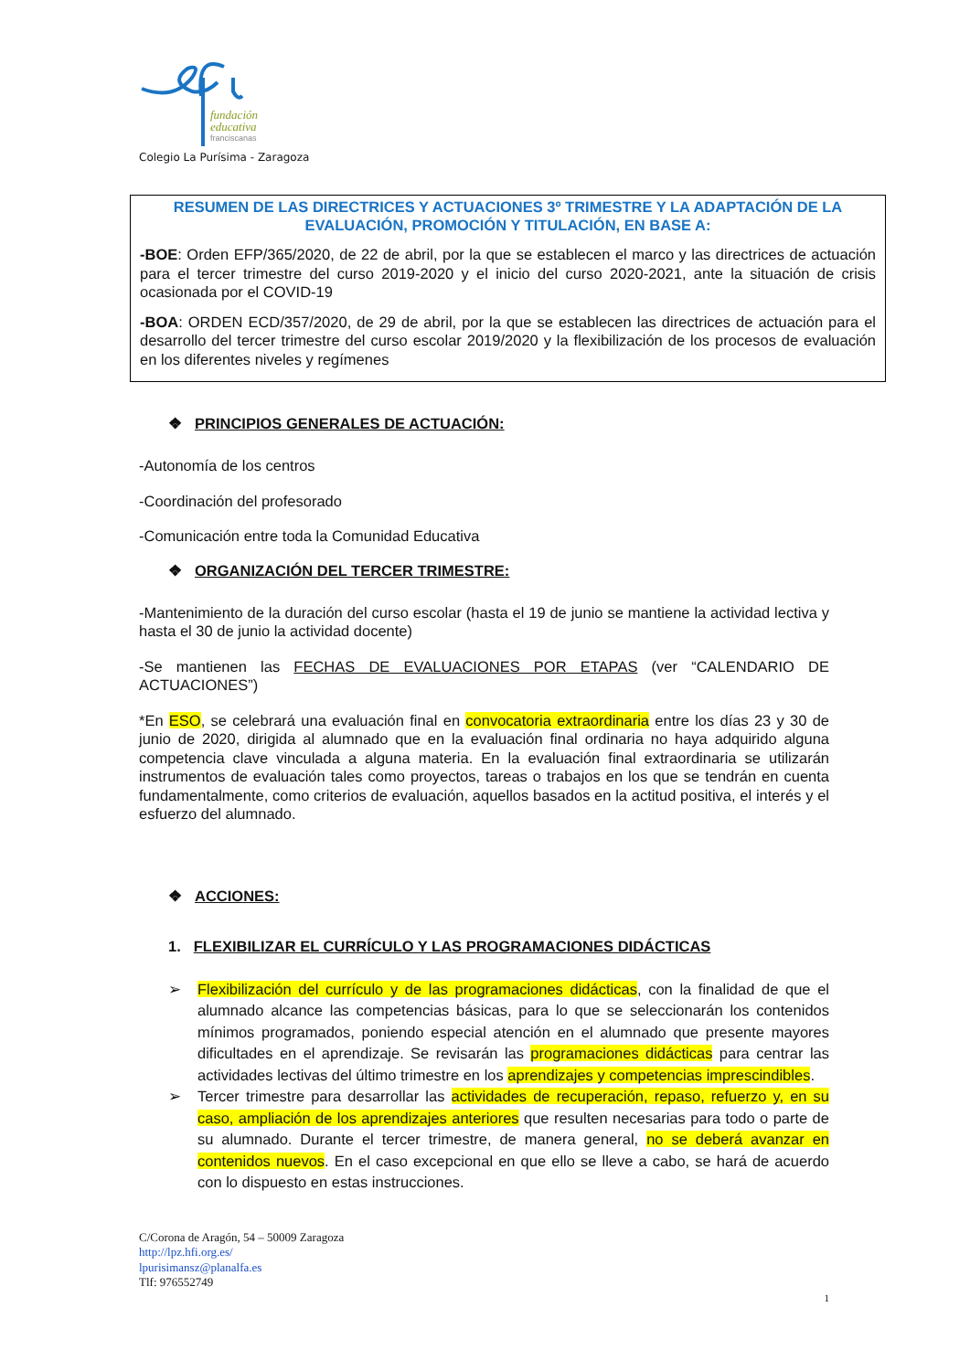fundación
educativa
franciscanas
Colegio La Purísima - Zaragoza
RESUMEN DE LAS DIRECTRICES Y ACTUACIONES 3º TRIMESTRE Y LA ADAPTACIÓN DE LA EVALUACIÓN, PROMOCIÓN Y TITULACIÓN, EN BASE A:
-BOE: Orden EFP/365/2020, de 22 de abril, por la que se establecen el marco y las directrices de actuación para el tercer trimestre del curso 2019-2020 y el inicio del curso 2020-2021, ante la situación de crisis ocasionada por el COVID-19
-BOA: ORDEN ECD/357/2020, de 29 de abril, por la que se establecen las directrices de actuación para el desarrollo del tercer trimestre del curso escolar 2019/2020 y la flexibilización de los procesos de evaluación en los diferentes niveles y regímenes
❖ PRINCIPIOS GENERALES DE ACTUACIÓN:
-Autonomía de los centros
-Coordinación del profesorado
-Comunicación entre toda la Comunidad Educativa
❖ ORGANIZACIÓN DEL TERCER TRIMESTRE:
-Mantenimiento de la duración del curso escolar (hasta el 19 de junio se mantiene la actividad lectiva y hasta el 30 de junio la actividad docente)
-Se mantienen las FECHAS DE EVALUACIONES POR ETAPAS (ver “CALENDARIO DE ACTUACIONES”)
*En ESO, se celebrará una evaluación final en convocatoria extraordinaria entre los días 23 y 30 de junio de 2020, dirigida al alumnado que en la evaluación final ordinaria no haya adquirido alguna competencia clave vinculada a alguna materia. En la evaluación final extraordinaria se utilizarán instrumentos de evaluación tales como proyectos, tareas o trabajos en los que se tendrán en cuenta fundamentalmente, como criterios de evaluación, aquellos basados en la actitud positiva, el interés y el esfuerzo del alumnado.
❖ ACCIONES:
1. FLEXIBILIZAR EL CURRÍCULO Y LAS PROGRAMACIONES DIDÁCTICAS
➢ Flexibilización del currículo y de las programaciones didácticas, con la finalidad de que el alumnado alcance las competencias básicas, para lo que se seleccionarán los contenidos mínimos programados, poniendo especial atención en el alumnado que presente mayores dificultades en el aprendizaje. Se revisarán las programaciones didácticas para centrar las actividades lectivas del último trimestre en los aprendizajes y competencias imprescindibles.
➢ Tercer trimestre para desarrollar las actividades de recuperación, repaso, refuerzo y, en su caso, ampliación de los aprendizajes anteriores que resulten necesarias para todo o parte de su alumnado. Durante el tercer trimestre, de manera general, no se deberá avanzar en contenidos nuevos. En el caso excepcional en que ello se lleve a cabo, se hará de acuerdo con lo dispuesto en estas instrucciones.
C/Corona de Aragón, 54 – 50009 Zaragoza
http://lpz.hfi.org.es/
lpurisimansz@planalfa.es
Tlf: 976552749
1